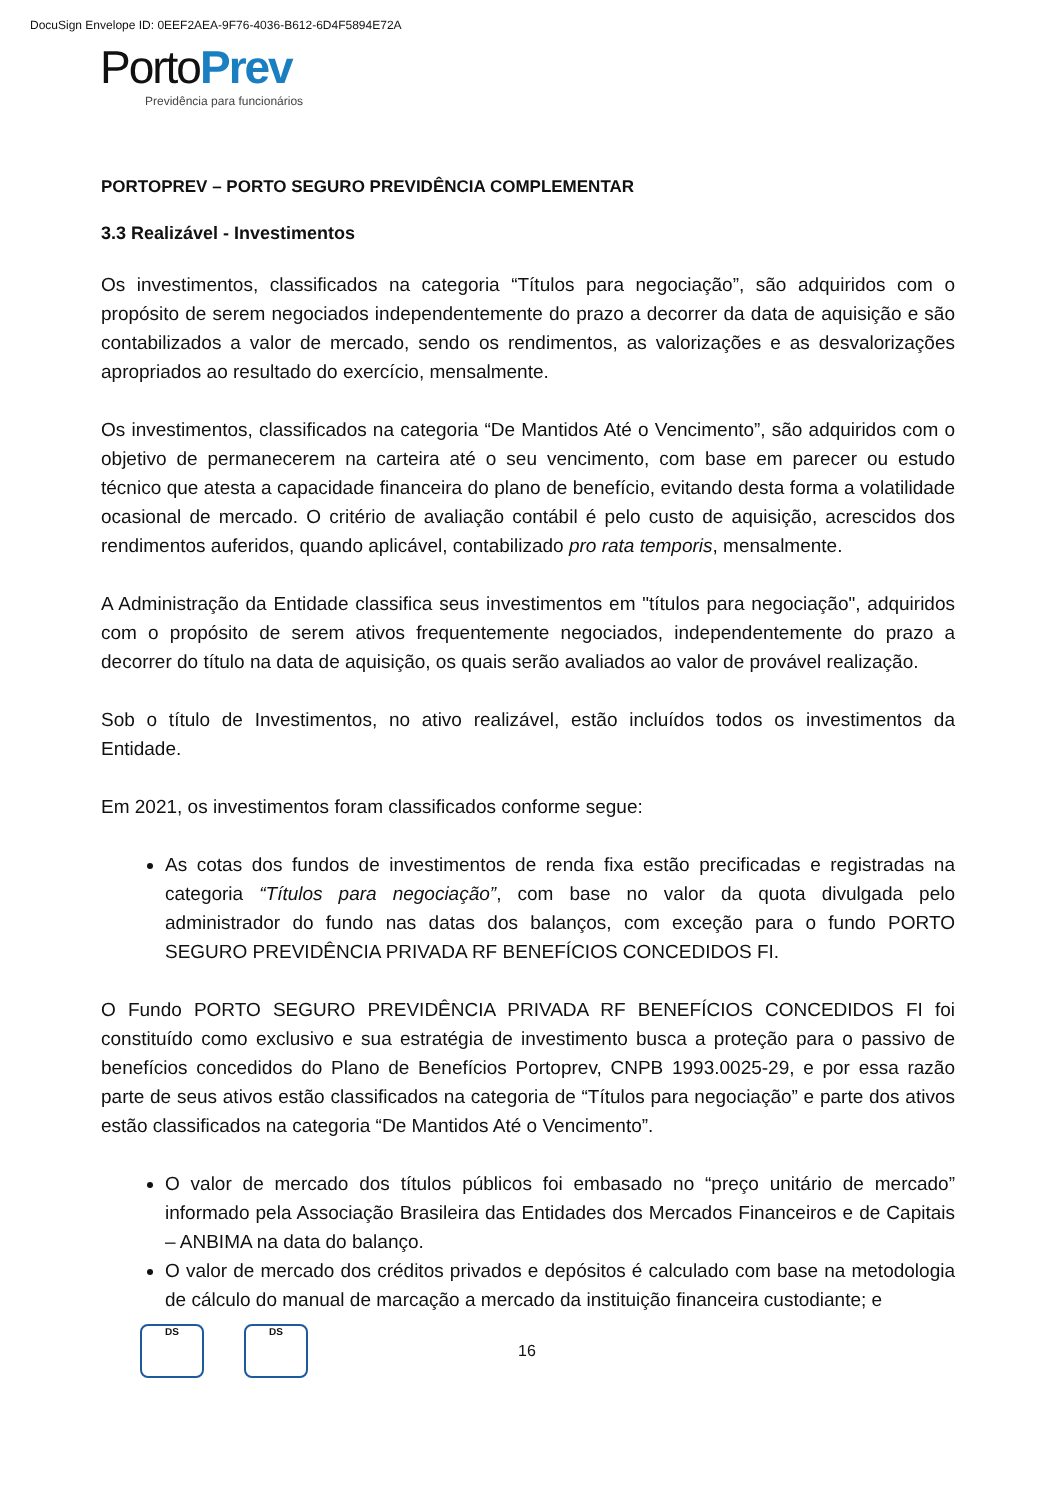DocuSign Envelope ID: 0EEF2AEA-9F76-4036-B612-6D4F5894E72A
PortoPrev
Previdência para funcionários
PORTOPREV – PORTO SEGURO PREVIDÊNCIA COMPLEMENTAR
3.3 Realizável - Investimentos
Os investimentos, classificados na categoria “Títulos para negociação”, são adquiridos com o propósito de serem negociados independentemente do prazo a decorrer da data de aquisição e são contabilizados a valor de mercado, sendo os rendimentos, as valorizações e as desvalorizações apropriados ao resultado do exercício, mensalmente.
Os investimentos, classificados na categoria “De Mantidos Até o Vencimento”, são adquiridos com o objetivo de permanecerem na carteira até o seu vencimento, com base em parecer ou estudo técnico que atesta a capacidade financeira do plano de benefício, evitando desta forma a volatilidade ocasional de mercado. O critério de avaliação contábil é pelo custo de aquisição, acrescidos dos rendimentos auferidos, quando aplicável, contabilizado pro rata temporis, mensalmente.
A Administração da Entidade classifica seus investimentos em "títulos para negociação", adquiridos com o propósito de serem ativos frequentemente negociados, independentemente do prazo a decorrer do título na data de aquisição, os quais serão avaliados ao valor de provável realização.
Sob o título de Investimentos, no ativo realizável, estão incluídos todos os investimentos da Entidade.
Em 2021, os investimentos foram classificados conforme segue:
As cotas dos fundos de investimentos de renda fixa estão precificadas e registradas na categoria “Títulos para negociação”, com base no valor da quota divulgada pelo administrador do fundo nas datas dos balanços, com exceção para o fundo PORTO SEGURO PREVIDÊNCIA PRIVADA RF BENEFÍCIOS CONCEDIDOS FI.
O Fundo PORTO SEGURO PREVIDÊNCIA PRIVADA RF BENEFÍCIOS CONCEDIDOS FI foi constituído como exclusivo e sua estratégia de investimento busca a proteção para o passivo de benefícios concedidos do Plano de Benefícios Portoprev, CNPB 1993.0025-29, e por essa razão parte de seus ativos estão classificados na categoria de “Títulos para negociação” e parte dos ativos estão classificados na categoria “De Mantidos Até o Vencimento”.
O valor de mercado dos títulos públicos foi embasado no “preço unitário de mercado” informado pela Associação Brasileira das Entidades dos Mercados Financeiros e de Capitais – ANBIMA na data do balanço.
O valor de mercado dos créditos privados e depósitos é calculado com base na metodologia de cálculo do manual de marcação a mercado da instituição financeira custodiante; e
DS DS
16